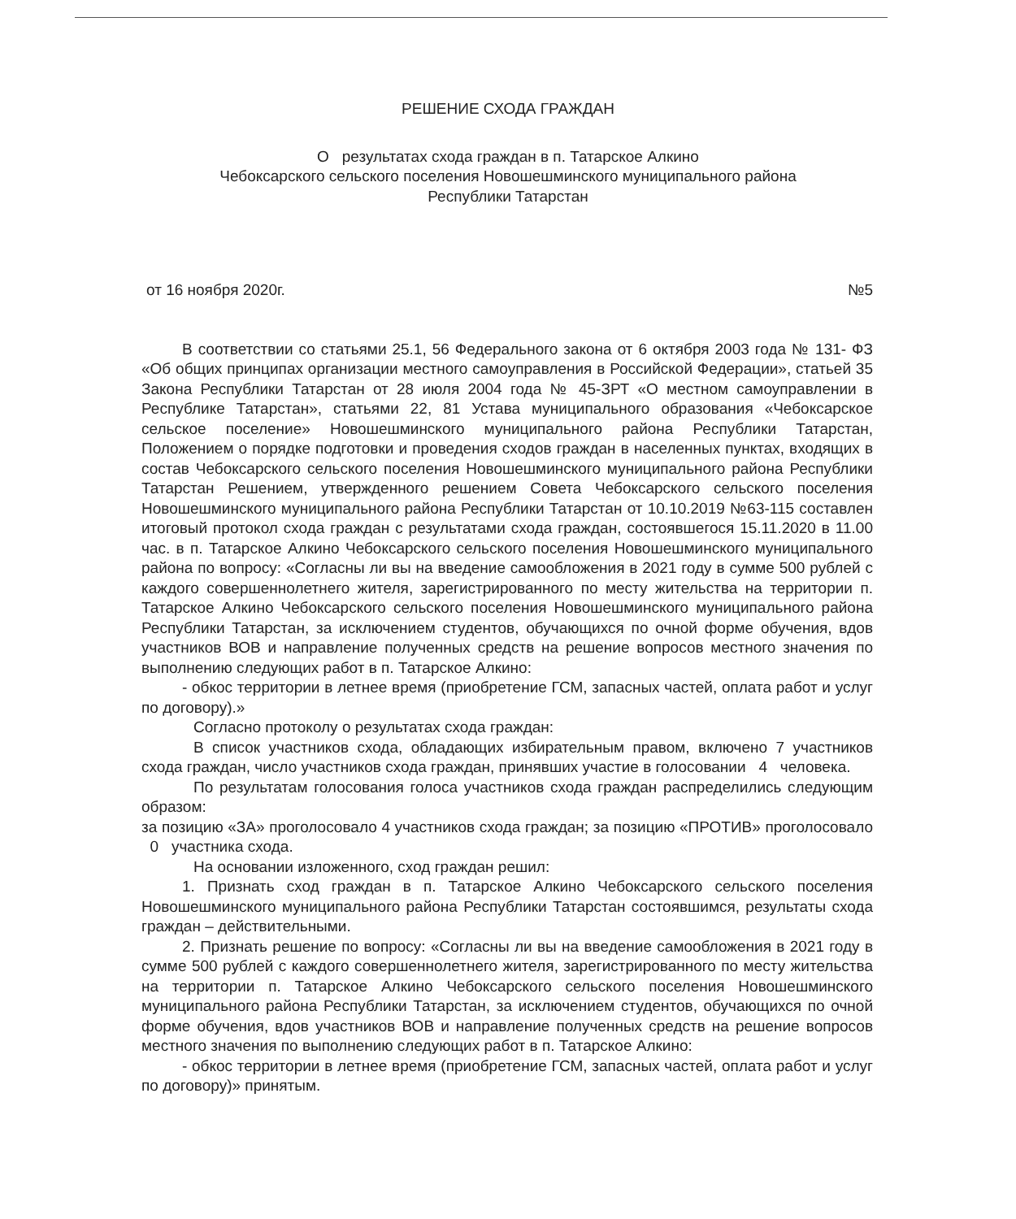РЕШЕНИЕ СХОДА ГРАЖДАН
О результатах схода граждан в п. Татарское Алкино
Чебоксарского сельского поселения Новошешминского муниципального района
Республики Татарстан
от 16 ноября 2020г. №5
В соответствии со статьями 25.1, 56 Федерального закона от 6 октября 2003 года № 131- ФЗ «Об общих принципах организации местного самоуправления в Российской Федерации», статьей 35 Закона Республики Татарстан от 28 июля 2004 года № 45-ЗРТ «О местном самоуправлении в Республике Татарстан», статьями 22, 81 Устава муниципального образования «Чебоксарское сельское поселение» Новошешминского муниципального района Республики Татарстан, Положением о порядке подготовки и проведения сходов граждан в населенных пунктах, входящих в состав Чебоксарского сельского поселения Новошешминского муниципального района Республики Татарстан Решением, утвержденного решением Совета Чебоксарского сельского поселения Новошешминского муниципального района Республики Татарстан от 10.10.2019 №63-115 составлен итоговый протокол схода граждан с результатами схода граждан, состоявшегося 15.11.2020 в 11.00 час. в п. Татарское Алкино Чебоксарского сельского поселения Новошешминского муниципального района по вопросу: «Согласны ли вы на введение самообложения в 2021 году в сумме 500 рублей с каждого совершеннолетнего жителя, зарегистрированного по месту жительства на территории п. Татарское Алкино Чебоксарского сельского поселения Новошешминского муниципального района Республики Татарстан, за исключением студентов, обучающихся по очной форме обучения, вдов участников ВОВ и направление полученных средств на решение вопросов местного значения по выполнению следующих работ в п. Татарское Алкино:
- обкос территории в летнее время (приобретение ГСМ, запасных частей, оплата работ и услуг по договору).»
Согласно протоколу о результатах схода граждан:
В список участников схода, обладающих избирательным правом, включено 7 участников схода граждан, число участников схода граждан, принявших участие в голосовании 4 человека.
По результатам голосования голоса участников схода граждан распределились следующим образом:
за позицию «ЗА» проголосовало 4 участников схода граждан; за позицию «ПРОТИВ» проголосовало 0 участника схода.
На основании изложенного, сход граждан решил:
1. Признать сход граждан в п. Татарское Алкино Чебоксарского сельского поселения Новошешминского муниципального района Республики Татарстан состоявшимся, результаты схода граждан – действительными.
2. Признать решение по вопросу: «Согласны ли вы на введение самообложения в 2021 году в сумме 500 рублей с каждого совершеннолетнего жителя, зарегистрированного по месту жительства на территории п. Татарское Алкино Чебоксарского сельского поселения Новошешминского муниципального района Республики Татарстан, за исключением студентов, обучающихся по очной форме обучения, вдов участников ВОВ и направление полученных средств на решение вопросов местного значения по выполнению следующих работ в п. Татарское Алкино:
- обкос территории в летнее время (приобретение ГСМ, запасных частей, оплата работ и услуг по договору)» принятым.